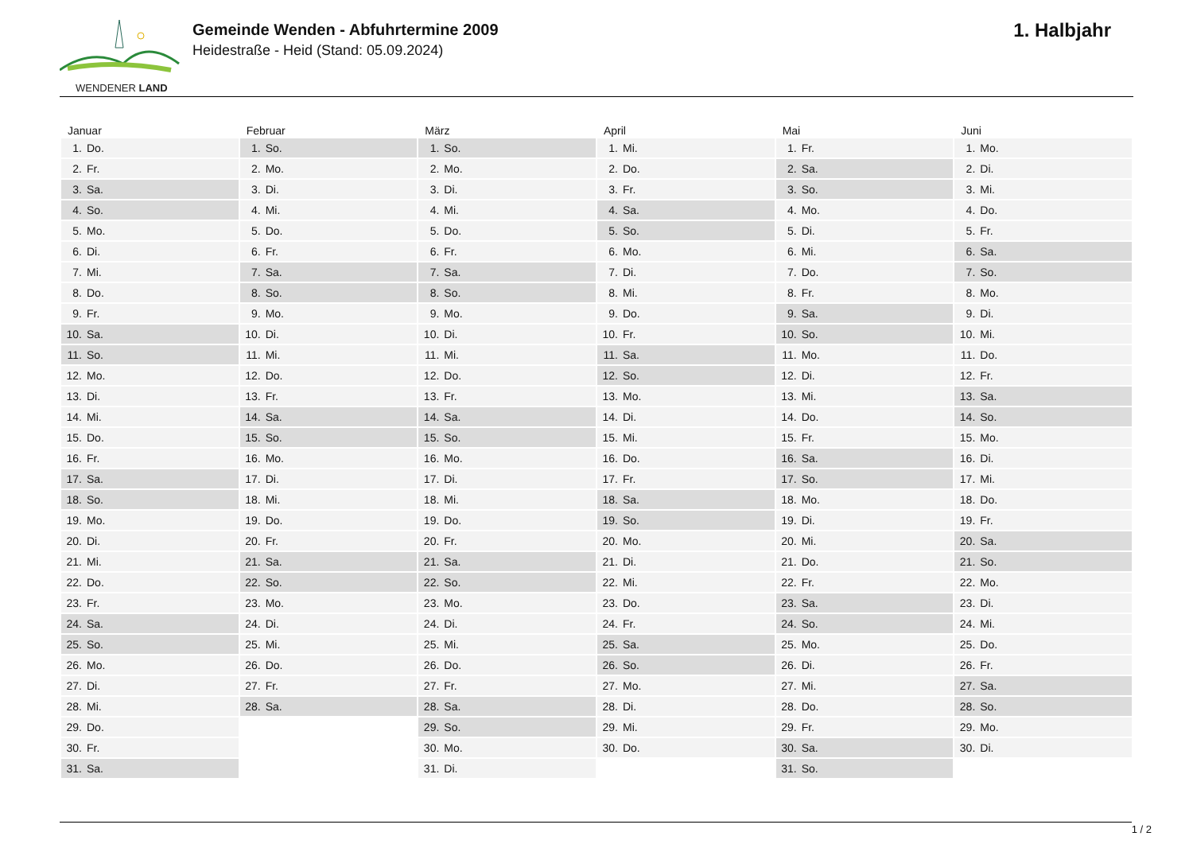WENDENER LAND
Gemeinde Wenden - Abfuhrtermine 2009
Heidestraße - Heid (Stand: 05.09.2024)
1. Halbjahr
| Januar | Februar | März | April | Mai | Juni |
| --- | --- | --- | --- | --- | --- |
| 1. Do. | 1. So. | 1. So. | 1. Mi. | 1. Fr. | 1. Mo. |
| 2. Fr. | 2. Mo. | 2. Mo. | 2. Do. | 2. Sa. | 2. Di. |
| 3. Sa. | 3. Di. | 3. Di. | 3. Fr. | 3. So. | 3. Mi. |
| 4. So. | 4. Mi. | 4. Mi. | 4. Sa. | 4. Mo. | 4. Do. |
| 5. Mo. | 5. Do. | 5. Do. | 5. So. | 5. Di. | 5. Fr. |
| 6. Di. | 6. Fr. | 6. Fr. | 6. Mo. | 6. Mi. | 6. Sa. |
| 7. Mi. | 7. Sa. | 7. Sa. | 7. Di. | 7. Do. | 7. So. |
| 8. Do. | 8. So. | 8. So. | 8. Mi. | 8. Fr. | 8. Mo. |
| 9. Fr. | 9. Mo. | 9. Mo. | 9. Do. | 9. Sa. | 9. Di. |
| 10. Sa. | 10. Di. | 10. Di. | 10. Fr. | 10. So. | 10. Mi. |
| 11. So. | 11. Mi. | 11. Mi. | 11. Sa. | 11. Mo. | 11. Do. |
| 12. Mo. | 12. Do. | 12. Do. | 12. So. | 12. Di. | 12. Fr. |
| 13. Di. | 13. Fr. | 13. Fr. | 13. Mo. | 13. Mi. | 13. Sa. |
| 14. Mi. | 14. Sa. | 14. Sa. | 14. Di. | 14. Do. | 14. So. |
| 15. Do. | 15. So. | 15. So. | 15. Mi. | 15. Fr. | 15. Mo. |
| 16. Fr. | 16. Mo. | 16. Mo. | 16. Do. | 16. Sa. | 16. Di. |
| 17. Sa. | 17. Di. | 17. Di. | 17. Fr. | 17. So. | 17. Mi. |
| 18. So. | 18. Mi. | 18. Mi. | 18. Sa. | 18. Mo. | 18. Do. |
| 19. Mo. | 19. Do. | 19. Do. | 19. So. | 19. Di. | 19. Fr. |
| 20. Di. | 20. Fr. | 20. Fr. | 20. Mo. | 20. Mi. | 20. Sa. |
| 21. Mi. | 21. Sa. | 21. Sa. | 21. Di. | 21. Do. | 21. So. |
| 22. Do. | 22. So. | 22. So. | 22. Mi. | 22. Fr. | 22. Mo. |
| 23. Fr. | 23. Mo. | 23. Mo. | 23. Do. | 23. Sa. | 23. Di. |
| 24. Sa. | 24. Di. | 24. Di. | 24. Fr. | 24. So. | 24. Mi. |
| 25. So. | 25. Mi. | 25. Mi. | 25. Sa. | 25. Mo. | 25. Do. |
| 26. Mo. | 26. Do. | 26. Do. | 26. So. | 26. Di. | 26. Fr. |
| 27. Di. | 27. Fr. | 27. Fr. | 27. Mo. | 27. Mi. | 27. Sa. |
| 28. Mi. | 28. Sa. | 28. Sa. | 28. Di. | 28. Do. | 28. So. |
| 29. Do. | | 29. So. | 29. Mi. | 29. Fr. | 29. Mo. |
| 30. Fr. | | 30. Mo. | 30. Do. | 30. Sa. | 30. Di. |
| 31. Sa. | | 31. Di. | | 31. So. | |
1 / 2